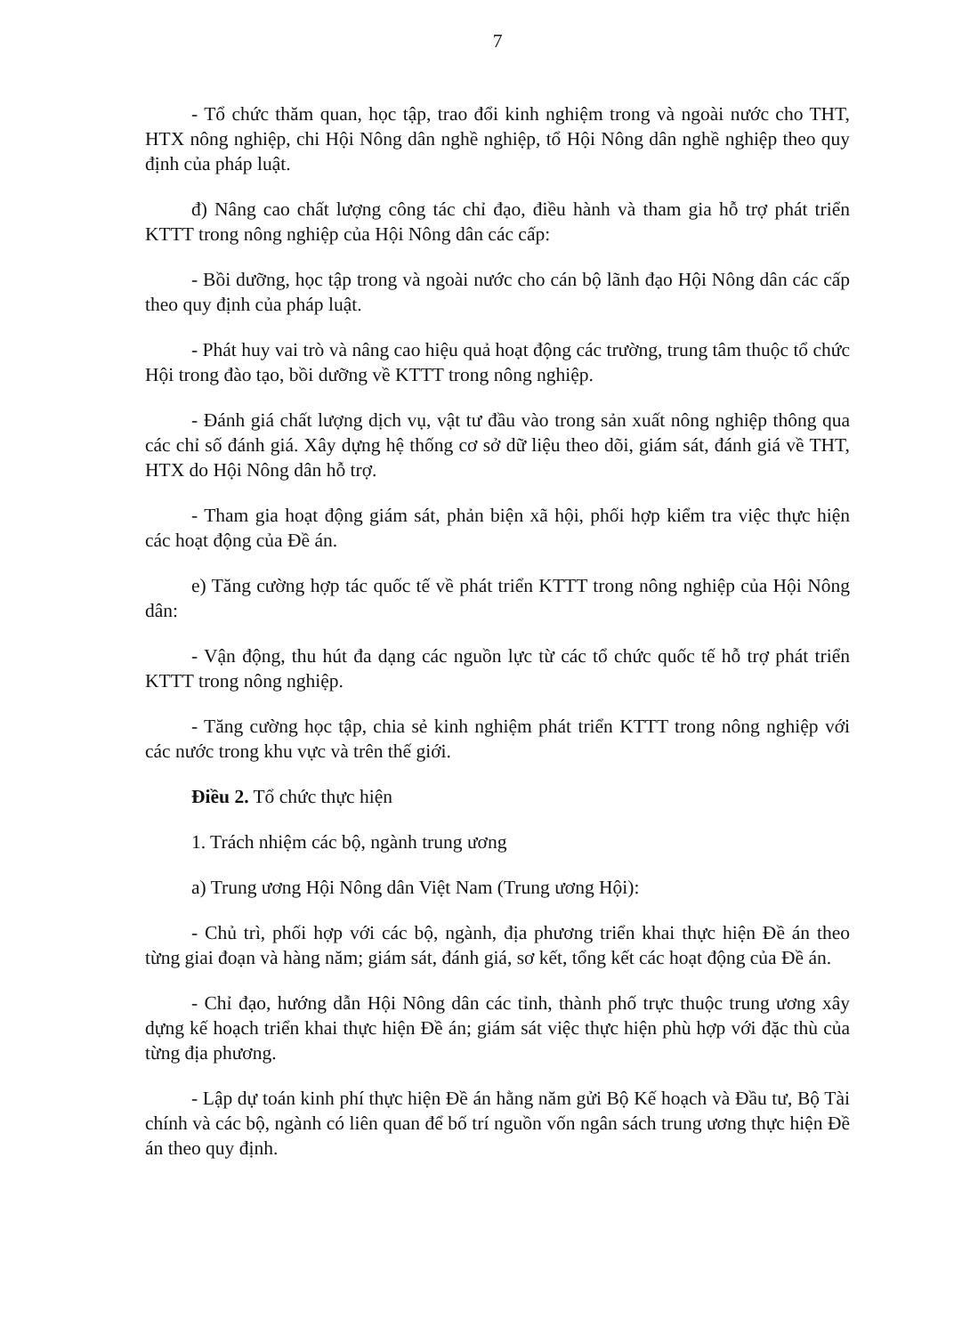7
- Tổ chức thăm quan, học tập, trao đổi kinh nghiệm trong và ngoài nước cho THT, HTX nông nghiệp, chi Hội Nông dân nghề nghiệp, tổ Hội Nông dân nghề nghiệp theo quy định của pháp luật.
đ) Nâng cao chất lượng công tác chỉ đạo, điều hành và tham gia hỗ trợ phát triển KTTT trong nông nghiệp của Hội Nông dân các cấp:
- Bồi dưỡng, học tập trong và ngoài nước cho cán bộ lãnh đạo Hội Nông dân các cấp theo quy định của pháp luật.
- Phát huy vai trò và nâng cao hiệu quả hoạt động các trường, trung tâm thuộc tổ chức Hội trong đào tạo, bồi dưỡng về KTTT trong nông nghiệp.
- Đánh giá chất lượng dịch vụ, vật tư đầu vào trong sản xuất nông nghiệp thông qua các chỉ số đánh giá. Xây dựng hệ thống cơ sở dữ liệu theo dõi, giám sát, đánh giá về THT, HTX do Hội Nông dân hỗ trợ.
- Tham gia hoạt động giám sát, phản biện xã hội, phối hợp kiểm tra việc thực hiện các hoạt động của Đề án.
e) Tăng cường hợp tác quốc tế về phát triển KTTT trong nông nghiệp của Hội Nông dân:
- Vận động, thu hút đa dạng các nguồn lực từ các tổ chức quốc tế hỗ trợ phát triển KTTT trong nông nghiệp.
- Tăng cường học tập, chia sẻ kinh nghiệm phát triển KTTT trong nông nghiệp với các nước trong khu vực và trên thế giới.
Điều 2. Tổ chức thực hiện
1. Trách nhiệm các bộ, ngành trung ương
a) Trung ương Hội Nông dân Việt Nam (Trung ương Hội):
- Chủ trì, phối hợp với các bộ, ngành, địa phương triển khai thực hiện Đề án theo từng giai đoạn và hàng năm; giám sát, đánh giá, sơ kết, tổng kết các hoạt động của Đề án.
- Chỉ đạo, hướng dẫn Hội Nông dân các tỉnh, thành phố trực thuộc trung ương xây dựng kế hoạch triển khai thực hiện Đề án; giám sát việc thực hiện phù hợp với đặc thù của từng địa phương.
- Lập dự toán kinh phí thực hiện Đề án hằng năm gửi Bộ Kế hoạch và Đầu tư, Bộ Tài chính và các bộ, ngành có liên quan để bố trí nguồn vốn ngân sách trung ương thực hiện Đề án theo quy định.